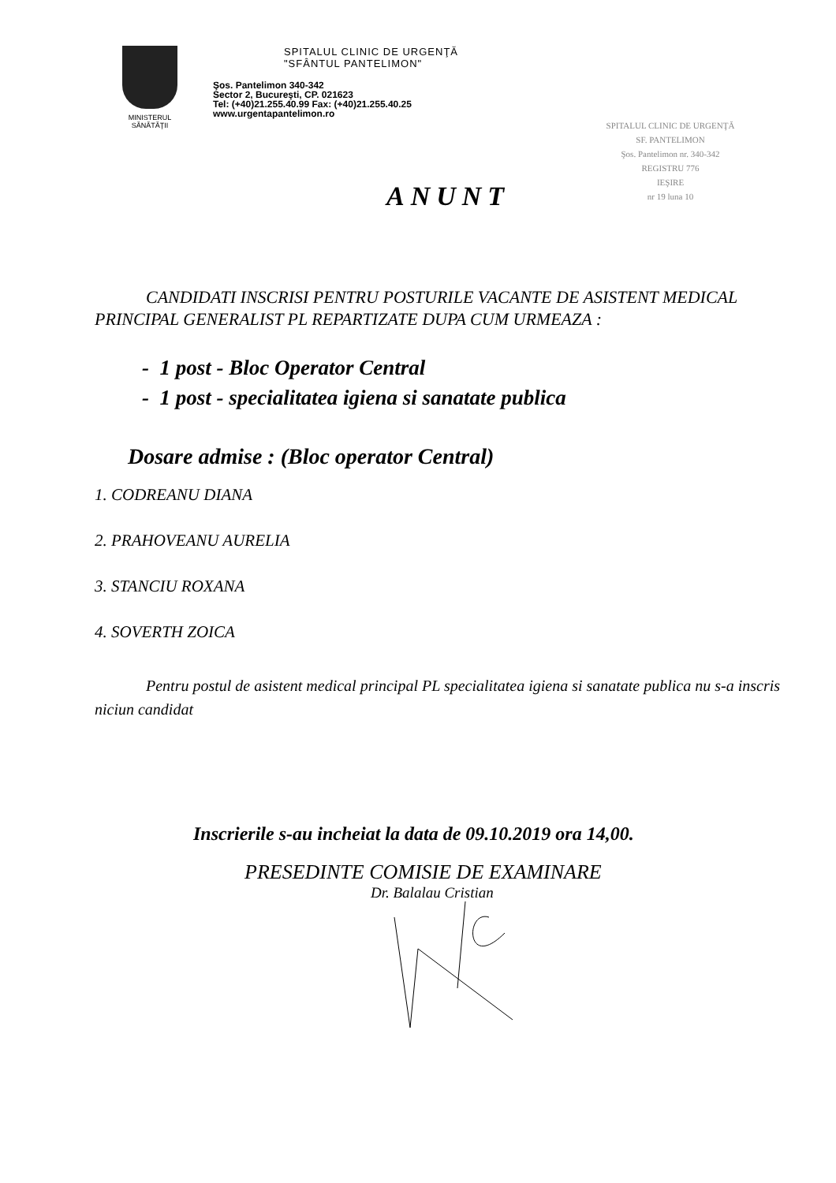MINISTERUL
SĂNĂTĂŢII
SPITALUL CLINIC DE URGENŢĂ
"SFÂNTUL PANTELIMON"
Şos. Pantelimon 340-342
Sector 2, Bucureşti, CP. 021623
Tel: (+40)21.255.40.99 Fax: (+40)21.255.40.25
www.urgentapantelimon.ro
SPITALUL CLINIC DE URGENŢĂ
SF. PANTELIMON
Şos. Pantelimon nr. 340-342
REGISTRU 776
IEŞIRE
nr 19 luna 10
ANUNT
CANDIDATI INSCRISI PENTRU POSTURILE VACANTE DE ASISTENT MEDICAL PRINCIPAL GENERALIST PL REPARTIZATE DUPA CUM URMEAZA :
- 1 post - Bloc Operator Central
- 1 post - specialitatea igiena si sanatate publica
Dosare admise : (Bloc operator Central)
1. CODREANU DIANA
2. PRAHOVEANU AURELIA
3. STANCIU ROXANA
4. SOVERTH ZOICA
Pentru postul de asistent medical principal PL specialitatea igiena si sanatate publica nu s-a inscris niciun candidat
Inscrierile s-au incheiat la data de 09.10.2019 ora 14,00.
PRESEDINTE COMISIE DE EXAMINARE
Dr. Balalau Cristian